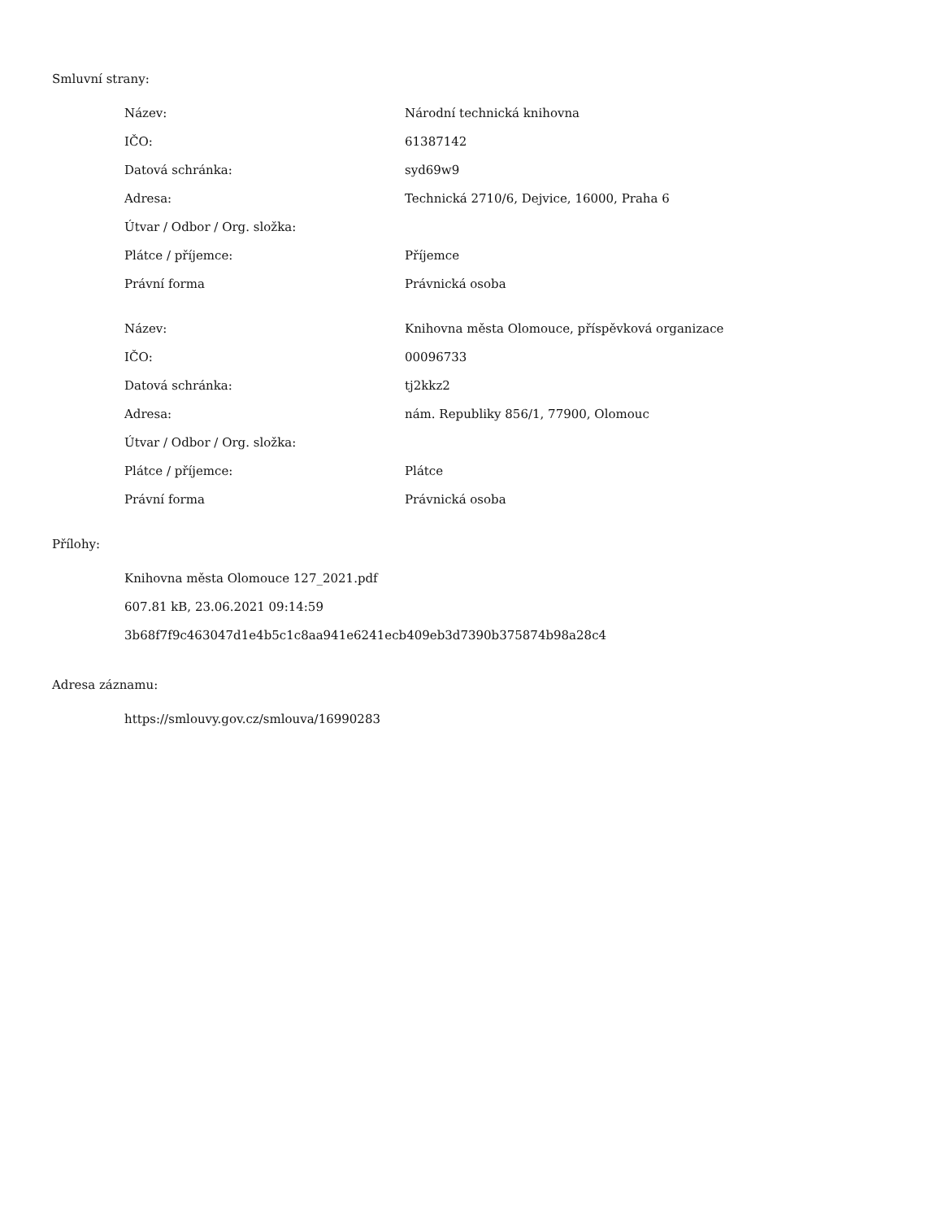Smluvní strany:
| Název: | Národní technická knihovna |
| IČO: | 61387142 |
| Datová schránka: | syd69w9 |
| Adresa: | Technická 2710/6, Dejvice, 16000, Praha 6 |
| Útvar / Odbor / Org. složka: | |
| Plátce / příjemce: | Příjemce |
| Právní forma | Právnická osoba |
| Název: | Knihovna města Olomouce, příspěvková organizace |
| IČO: | 00096733 |
| Datová schránka: | tj2kkz2 |
| Adresa: | nám. Republiky 856/1, 77900, Olomouc |
| Útvar / Odbor / Org. složka: | |
| Plátce / příjemce: | Plátce |
| Právní forma | Právnická osoba |
Přílohy:
Knihovna města Olomouce 127_2021.pdf
607.81 kB, 23.06.2021 09:14:59
3b68f7f9c463047d1e4b5c1c8aa941e6241ecb409eb3d7390b375874b98a28c4
Adresa záznamu:
https://smlouvy.gov.cz/smlouva/16990283